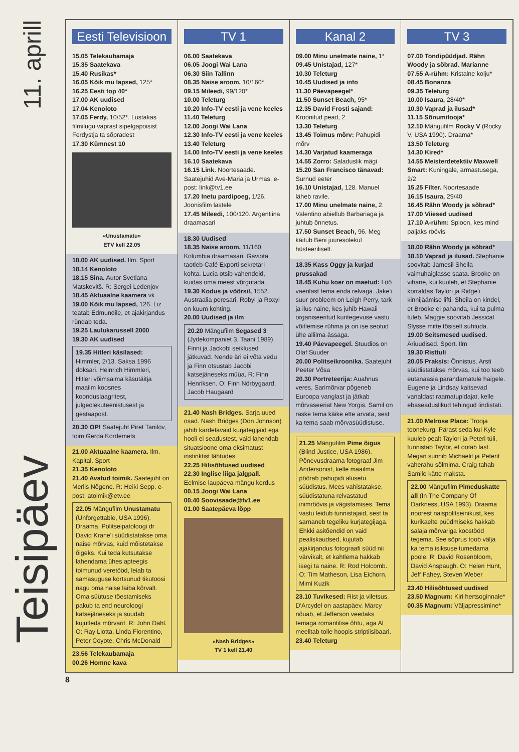11. aprill
Teisipäev
Eesti Televisioon
15.05 Telekaubamaja
15.35 Saatekava
15.40 Rusikas*
16.05 Kõik mu lapsed, 125*
16.25 Eesti top 40*
17.00 AK uudised
17.04 Kenoloto
17.05 Ferdy, 10/52*. Lustakas filmilugu vaprast sipelgapoisist Ferdystja ta sõpradest
17.30 Kümnest 10
«Unustamatu»
ETV kell 22.05
18.00 AK uudised. Ilm. Sport
18.14 Kenoloto
18.15 Sina. Autor Svetlana Matskevitš. R: Sergei Ledenjov
18.45 Aktuaalne kaamera vk
19.00 Kõik mu lapsed, 126. Liz teatab Edmundile, et ajakirjandus ründab teda.
19.25 Laulukarussell 2000
19.30 AK uudised
19.35 Hitleri käsilased: Himmler, 2/13. Saksa 1996 doksari. Heinrich Himmleri, Hitleri võimsaima käsutäitja maailm koosnes koonduslaagritest, julgeolekuteenistusest ja gestaapost.
20.30 OP! Saatejuht Piret Tanilov, toim Gerda Kordemets
21.00 Aktuaalne kaamera. Ilm. Kapital. Sport
21.35 Kenoloto
21.40 Avatud toimik. Saatejuht on Merlis Nõgene. R: Heiki Sepp. e-post: atoimik@etv.ee
22.05 Mängufilm Unustamatu (Unforgettable, USA 1996). Draama. Politseipatoloogi dr David Krane'i süüdistatakse oma naise mõrvas, kuid mõistetakse õigeks. Kui teda kutsutakse lahendama ühes apteegis toimunud veretööd, leiab ta samasuguse kortsunud tikutoosi nagu oma naise laiba kõrvalt. Oma süütuse tõestamiseks pakub ta end neuroloogi katsejäneseks ja suudab kujutleda mõrvarit. R: John Dahl. O: Ray Liotta, Linda Fiorentino, Peter Coyote, Chris McDonald
23.56 Telekaubamaja
00.26 Homne kava
TV 1
06.00 Saatekava
06.05 Joogi Wai Lana
06.30 Siin Tallinn
08.35 Naise aroom, 10/160*
09.15 Mileedi, 99/120*
10.00 Teleturg
10.20 Info-TV eesti ja vene keeles
11.40 Teleturg
12.00 Joogi Wai Lana
12.30 Info-TV eesti ja vene keeles
13.40 Teleturg
14.00 Info-TV eesti ja vene keeles
16.10 Saatekava
16.15 Link. Noortesaade. Saatejuhid Ave-Maria ja Urmas, e-post: link@tv1.ee
17.20 Inetu pardipoeg, 1/26. Joonisfilm lastele
17.45 Mileedi, 100/120. Argentiina draamasari
18.30 Uudised
18.35 Naise aroom, 11/160. Kolumbia draamasari. Gaviota taotleb Café Exporti sekretäri kohta. Lucia otsib vahendeid, kuidas oma meest võrgutada.
19.30 Kodus ja võõrsil, 1552. Austraalia peresari. Robyl ja Roxyl on kuum kohting.
20.00 Uudised ja ilm
20.20 Mängufilm Segased 3 (Jydekompaniet 3, Taani 1989). Finni ja Jackobi seiklused jätkuvad. Nende äri ei võta vedu ja Finn otsustab Jacobi katsejäneseks müüa. R: Finn Henriksen. O: Finn Nörbygaard, Jacob Haugaard
21.40 Nash Bridges. Sarja uued osad. Nash Bridges (Don Johnson) jahib kardetavaid kurjategijaid ega hooli ei seadustest, vaid lahendab situatsioone oma eksimatust instinktist lähtudes.
22.25 Hilisõhtused uudised
22.30 Inglise liiga jalgpall. Eelmise laupäeva mängu kordus
00.15 Joogi Wai Lana
00.40 Soovisaade@tv1.ee
01.00 Saatepäeva lõpp
«Nash Bridges»
TV 1 kell 21.40
Kanal 2
09.00 Minu unelmate naine, 1*
09.45 Unistajad, 127*
10.30 Teleturg
10.45 Uudised ja info
11.30 Päevapeegel*
11.50 Sunset Beach, 95*
12.35 David Frosti sajand: Kroonitud pead, 2
13.30 Teleturg
13.45 Toimus mõrv: Pahupidi mõrv
14.30 Varjatud kaameraga
14.55 Zorro: Saladuslik mägi
15.20 San Francisco tänavad: Surnud eeter
16.10 Unistajad, 128. Manuel läheb ravile.
17.00 Minu unelmate naine, 2. Valentino abiellub Barbariaga ja juhtub õnnetus.
17.50 Sunset Beach, 96. Meg käitub Beni juuresolekul hüsteeriliselt.
18.35 Kass Oggy ja kurjad prussakad
18.45 Kuhu koer on maetud: Löö vaenlast tema enda relvaga. Jake'i suur probleem on Leigh Perry, tark ja ilus naine, kes juhib Hawaii organiseeritud kuritegevuse vastu võitlemise rühma ja on ise seotud ühe allilma ässaga.
19.40 Päevapeegel. Stuudios on Olaf Suuder
20.00 Politseikroonika. Saatejuht Peeter Võsa
20.30 Portreteerija: Auahnus veres. Sarimõrvar põgeneb Euroopa vanglast ja jätkab mõrvaseeriat New Yorgis. Samil on raske tema käike ette arvata, sest ka tema saab mõrvasüüdistuse.
21.25 Mängufilm Pime õigus (Blind Justice, USA 1986). Põnevusdraama fotograaf Jim Andersonist, kelle maailma pöörab pahupidi alusetu süüdistus. Mees vahistatakse, süüdistatuna relvastatud inimröövis ja vägistamises. Tema vastu leidub tunnistajaid, sest ta sarnaneb tegeliku kurjategijaga. Ehkki asitõendid on vaid pealiskaudsed, kujutab ajakirjandus fotograafi süüd nii värvikalt, et kahtlema hakkab isegi ta naine. R: Rod Holcomb. O: Tim Matheson, Lisa Eichorn, Mimi Kuzik
23.10 Tuvikesed: Rist ja viletsus. D'Arcydel on aastapäev. Marcy nõuab, et Jefferson veedaks temaga romantilise õhtu, aga Al meelitab tolle hoopis striptiisibaari.
23.40 Teleturg
TV 3
07.00 Tondipüüdjad. Rähn Woody ja sõbrad. Marianne
07.55 A-rühm: Kristalne kolju*
08.45 Bonanza
09.35 Teleturg
10.00 Isaura, 28/40*
10.30 Vaprad ja ilusad*
11.15 Sõnumitooja*
12.10 Mängufilm Rocky V (Rocky V, USA 1990). Draama*
13.50 Teleturg
14.30 Kired*
14.55 Meisterdetektiiv Maxwell Smart: Kuningale, armastusega, 2/2
15.25 Filter. Noortesaade
16.15 Isaura, 29/40
16.45 Rähn Woody ja sõbrad*
17.00 Viiesed uudised
17.10 A-rühm: Spioon, kes mind paljaks röövis
18.00 Rähn Woody ja sõbrad*
18.10 Vaprad ja ilusad. Stephanie soovitab Jamesil Sheila vaimuhaiglasse saata. Brooke on vihane, kui kuuleb, et Stephanie korraldas Taylori ja Ridge'i kinnijäämise lifti. Sheila on kindel, et Brooke ei pahanda, kui ta pulma tuleb. Maggie soovitab Jessical Slysse mitte tõsiselt suhtuda.
19.00 Seitsmesed uudised. Äriuudised. Sport. Ilm
19.30 Risttuli
20.05 Praksis: Õnnistus. Arsti süüdistatakse mõrvas, kui too teeb eutanaasia parandamatule haigele. Eugene ja Lindsay kaitsevad vanaldast raamatupidajat, kelle ebaseaduslikud tehingud lindistati.
21.00 Melrose Place: Trooja toonekurg. Pärast seda kui Kyle kuuleb pealt Taylori ja Peteri tüli, tunnistab Taylor, et ootab last. Megan sunnib Michaelit ja Peterit vaherahu sõlmima. Craig tahab Samile kätte maksta.
22.00 Mängufilm Pimeduskatte all (In The Company Of Darkness, USA 1993). Draama noorest naispolitseinikust, kes kurikaelte püüdmiseks hakkab salaja mõrvariga koostööd tegema. See sõprus toob välja ka tema isiksuse tumedama poole. R: David Rosenbloom, David Anspaugh. O: Helen Hunt, Jeff Fahey, Steven Weber
23.40 Hilisõhtused uudised
23.50 Magnum: Kiri hertsoginnale*
00.35 Magnum: Väljapressimine*
8